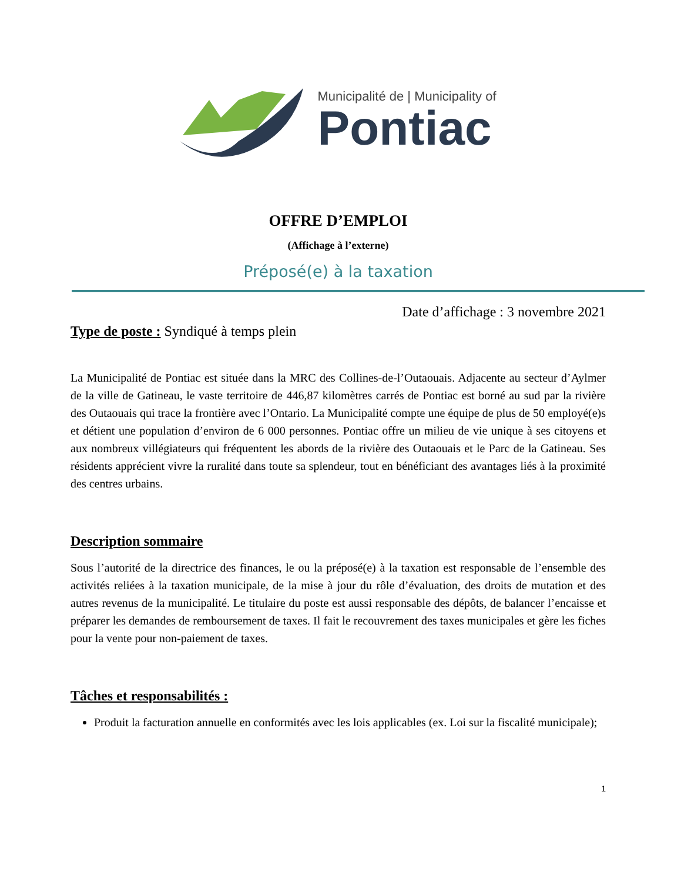Municipalité de | Municipality of
Pontiac
OFFRE D’EMPLOI
(Affichage à l’externe)
Préposé(e) à la taxation
Date d’affichage : 3 novembre 2021
Type de poste : Syndiqué à temps plein
La Municipalité de Pontiac est située dans la MRC des Collines-de-l’Outaouais. Adjacente au secteur d’Aylmer de la ville de Gatineau, le vaste territoire de 446,87 kilomètres carrés de Pontiac est borné au sud par la rivière des Outaouais qui trace la frontière avec l’Ontario. La Municipalité compte une équipe de plus de 50 employé(e)s et détient une population d’environ de 6 000 personnes. Pontiac offre un milieu de vie unique à ses citoyens et aux nombreux villégiateurs qui fréquentent les abords de la rivière des Outaouais et le Parc de la Gatineau. Ses résidents apprécient vivre la ruralité dans toute sa splendeur, tout en bénéficiant des avantages liés à la proximité des centres urbains.
Description sommaire
Sous l’autorité de la directrice des finances, le ou la préposé(e) à la taxation est responsable de l’ensemble des activités reliées à la taxation municipale, de la mise à jour du rôle d’évaluation, des droits de mutation et des autres revenus de la municipalité. Le titulaire du poste est aussi responsable des dépôts, de balancer l’encaisse et préparer les demandes de remboursement de taxes. Il fait le recouvrement des taxes municipales et gère les fiches pour la vente pour non-paiement de taxes.
Tâches et responsabilités :
Produit la facturation annuelle en conformités avec les lois applicables (ex. Loi sur la fiscalité municipale);
1